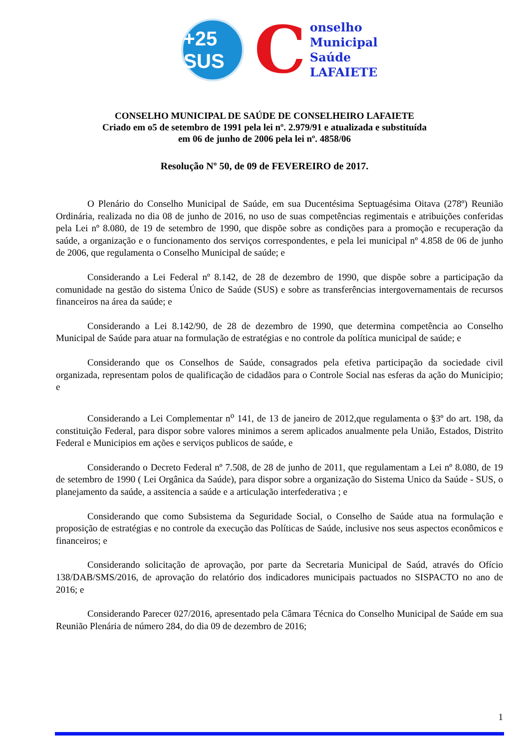+25 SUS
C
onselho
Municipal
Saúde
LAFAIETE
CONSELHO MUNICIPAL DE SAÚDE DE CONSELHEIRO LAFAIETE
Criado em o5 de setembro de 1991 pela lei nº. 2.979/91 e atualizada e substituída
em 06 de junho de 2006 pela lei nº. 4858/06
Resolução Nº 50, de 09 de FEVEREIRO de 2017.
O Plenário do Conselho Municipal de Saúde, em sua Ducentésima Septuagésima Oitava (278º) Reunião Ordinária, realizada no dia 08 de junho de 2016, no uso de suas competências regimentais e atribuições conferidas pela Lei nº 8.080, de 19 de setembro de 1990, que dispõe sobre as condições para a promoção e recuperação da saúde, a organização e o funcionamento dos serviços correspondentes, e pela lei municipal nº 4.858 de 06 de junho de 2006, que regulamenta o Conselho Municipal de saúde; e
Considerando a Lei Federal nº 8.142, de 28 de dezembro de 1990, que dispõe sobre a participação da comunidade na gestão do sistema Único de Saúde (SUS) e sobre as transferências intergovernamentais de recursos financeiros na área da saúde; e
Considerando a Lei 8.142/90, de 28 de dezembro de 1990, que determina competência ao Conselho Municipal de Saúde para atuar na formulação de estratégias e no controle da política municipal de saúde; e
Considerando que os Conselhos de Saúde, consagrados pela efetiva participação da sociedade civil organizada, representam polos de qualificação de cidadãos para o Controle Social nas esferas da ação do Municipio; e
Considerando a Lei Complementar n<sup>o</sup> 141, de 13 de janeiro de 2012,que regulamenta o §3º do art. 198, da constituição Federal, para dispor sobre valores minimos a serem aplicados anualmente pela União, Estados, Distrito Federal e Municipios em ações e serviços publicos de saúde, e
Considerando o Decreto Federal nº 7.508, de 28 de junho de 2011, que regulamentam a Lei nº 8.080, de 19 de setembro de 1990 ( Lei Orgânica da Saúde), para dispor sobre a organização do Sistema Unico da Saúde - SUS, o planejamento da saúde, a assitencia a saúde e a articulação interfederativa ; e
Considerando que como Subsistema da Seguridade Social, o Conselho de Saúde atua na formulação e proposição de estratégias e no controle da execução das Políticas de Saúde, inclusive nos seus aspectos econômicos e financeiros; e
Considerando solicitação de aprovação, por parte da Secretaria Municipal de Saúd, através do Ofício 138/DAB/SMS/2016, de aprovação do relatório dos indicadores municipais pactuados no SISPACTO no ano de 2016; e
Considerando Parecer 027/2016, apresentado pela Câmara Técnica do Conselho Municipal de Saúde em sua Reunião Plenária de número 284, do dia 09 de dezembro de 2016;
1